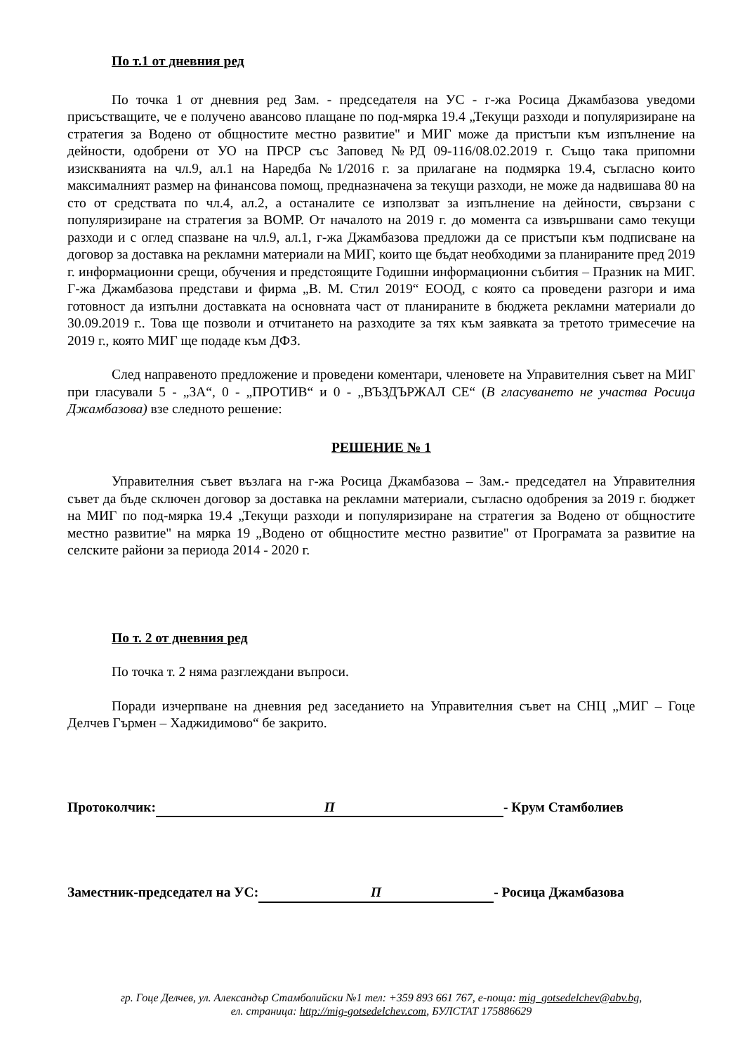По т.1 от дневния ред
По точка 1 от дневния ред Зам. - председателя на УС - г-жа Росица Джамбазова уведоми присъстващите, че е получено авансово плащане по под-мярка 19.4 „Текущи разходи и популяризиране на стратегия за Водено от общностите местно развитие" и МИГ може да пристъпи към изпълнение на дейности, одобрени от УО на ПРСР със Заповед №РД 09-116/08.02.2019 г. Също така припомни изискванията на чл.9, ал.1 на Наредба №1/2016 г. за прилагане на подмярка 19.4, съгласно които максималният размер на финансова помощ, предназначена за текущи разходи, не може да надвишава 80 на сто от средствата по чл.4, ал.2, а останалите се използват за изпълнение на дейности, свързани с популяризиране на стратегия за ВОМР. От началото на 2019 г. до момента са извършвани само текущи разходи и с оглед спазване на чл.9, ал.1, г-жа Джамбазова предложи да се пристъпи към подписване на договор за доставка на рекламни материали на МИГ, които ще бъдат необходими за планираните пред 2019 г. информационни срещи, обучения и предстоящите Годишни информационни събития – Празник на МИГ. Г-жа Джамбазова представи и фирма „В. М. Стил 2019“ ЕООД, с която са проведени разгори и има готовност да изпълни доставката на основната част от планираните в бюджета рекламни материали до 30.09.2019 г.. Това ще позволи и отчитането на разходите за тях към заявката за третото тримесечие на 2019 г., която МИГ ще подаде към ДФЗ.
След направеното предложение и проведени коментари, членовете на Управителния съвет на МИГ при гласували 5 - „ЗА“, 0 - „ПРОТИВ“ и 0 - „ВЪЗДЪРЖАЛ СЕ“ (В гласуването не участва Росица Джамбазова) взе следното решение:
РЕШЕНИЕ № 1
Управителния съвет възлага на г-жа Росица Джамбазова – Зам.- председател на Управителния съвет да бъде сключен договор за доставка на рекламни материали, съгласно одобрения за 2019 г. бюджет на МИГ по под-мярка 19.4 „Текущи разходи и популяризиране на стратегия за Водено от общностите местно развитие" на мярка 19 „Водено от общностите местно развитие" от Програмата за развитие на селските райони за периода 2014 - 2020 г.
По т. 2 от дневния ред
По точка т. 2 няма разглеждани въпроси.
Поради изчерпване на дневния ред заседанието на Управителния съвет на СНЦ „МИГ – Гоце Делчев Гърмен – Хаджидимово“ бе закрито.
Протоколчик: П - Крум Стамболиев
Заместник-председател на УС: П - Росица Джамбазова
гр. Гоце Делчев, ул. Александър Стамболийски №1 тел: +359 893 661 767, е-поща: mig_gotsedelchev@abv.bg,
ел. страница: http://mig-gotsedelchev.com, БУЛСТАТ 175886629